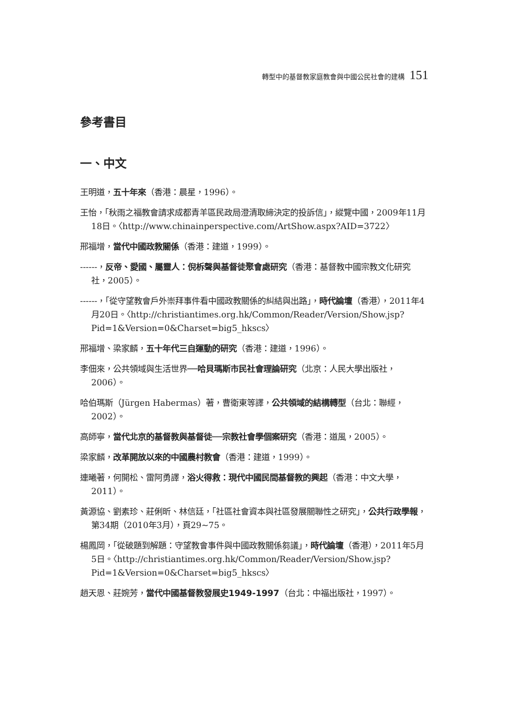轉型中的基督教家庭教會與中國公民社會的建構 151
參考書目
一、中文
王明道，五十年來（香港：晨星，1996）。
王怡，「秋雨之福教會請求成都青羊區民政局澄清取締決定的投訴信」，縱覽中國，2009年11月18日。〈http://www.chinainperspective.com/ArtShow.aspx?AID=3722〉
邢福增，當代中國政教關係（香港：建道，1999）。
------，反帝、愛國、屬靈人：倪柝聲與基督徒聚會處研究（香港：基督教中國宗教文化研究社，2005）。
------，「從守望教會戶外崇拜事件看中國政教關係的糾結與出路」，時代論壇（香港），2011年4月20日。〈http://christiantimes.org.hk/Common/Reader/Version/Show.jsp?Pid=1&Version=0&Charset=big5_hkscs〉
邢福增、梁家麟，五十年代三自運動的研究（香港：建道，1996）。
李佃來，公共領域與生活世界──哈貝瑪斯市民社會理論研究（北京：人民大學出版社，2006）。
哈伯瑪斯（Jürgen Habermas）著，曹衛東等譯，公共領域的結構轉型（台北：聯經，2002）。
高師寧，當代北京的基督教與基督徒──宗教社會學個案研究（香港：道風，2005）。
梁家麟，改革開放以來的中國農村教會（香港：建道，1999）。
連曦著，何開松、雷阿勇譯，浴火得救：現代中國民間基督教的興起（香港：中文大學，2011）。
黃源協、劉素珍、莊俐昕、林信廷，「社區社會資本與社區發展關聯性之研究」，公共行政學報，第34期（2010年3月），頁29~75。
楊鳳岡，「從破題到解題：守望教會事件與中國政教關係芻議」，時代論壇（香港），2011年5月5日。〈http://christiantimes.org.hk/Common/Reader/Version/Show.jsp?Pid=1&Version=0&Charset=big5_hkscs〉
趙天恩、莊婉芳，當代中國基督教發展史1949-1997（台北：中福出版社，1997）。